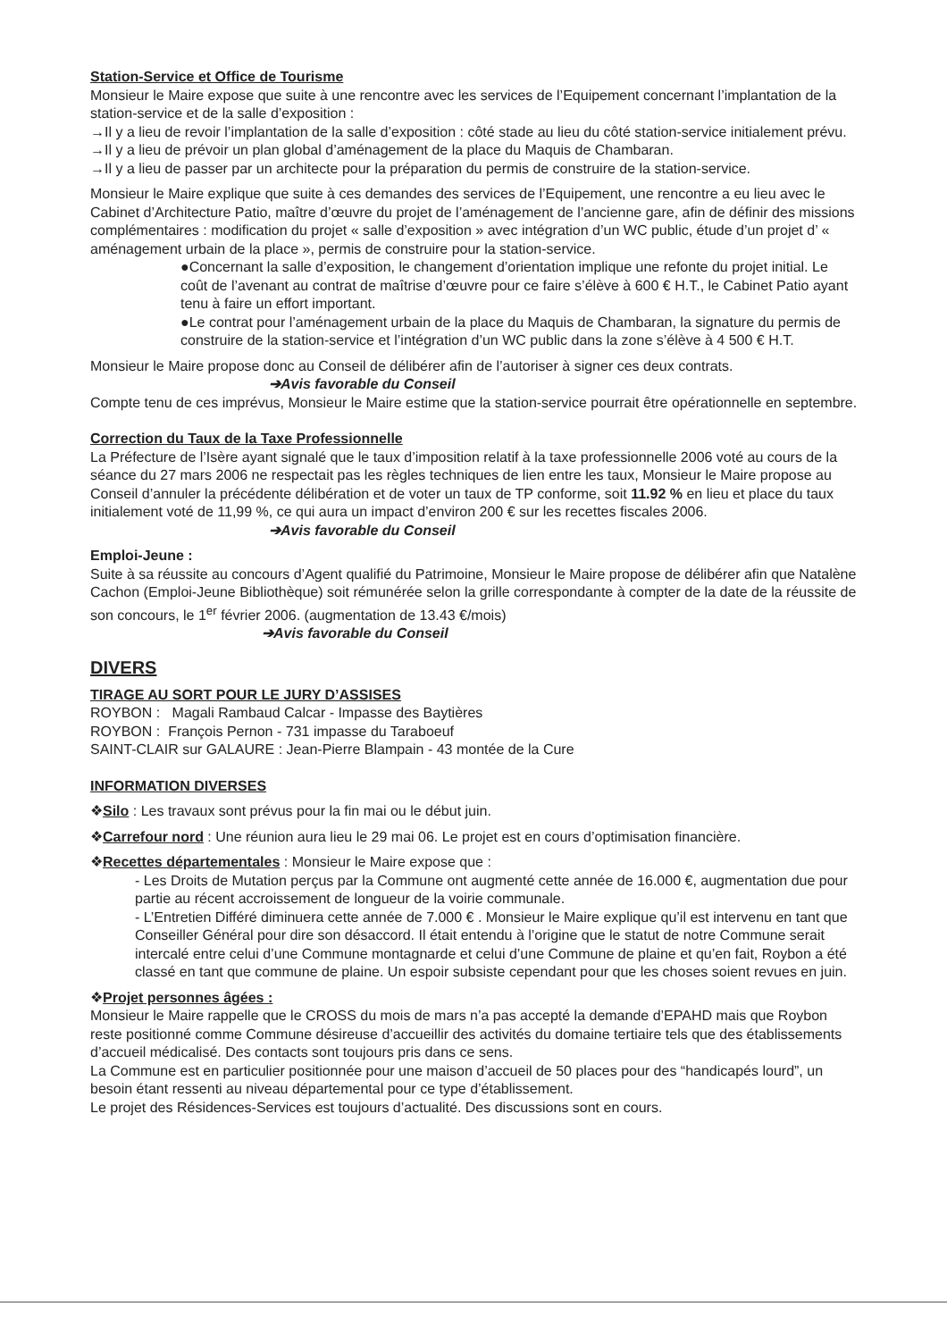Station-Service et Office de Tourisme
Monsieur le Maire expose que suite à une rencontre avec les services de l’Equipement concernant l’implantation de la station-service et de la salle d’exposition :
→Il y a lieu de revoir l’implantation de la salle d’exposition : côté stade au lieu du côté station-service initialement prévu.
→Il y a lieu de prévoir un plan global d’aménagement de la place du Maquis de Chambaran.
→Il y a lieu de passer par un architecte pour la préparation du permis de construire de la station-service.
Monsieur le Maire explique que suite à ces demandes des services de l’Equipement, une rencontre a eu lieu avec le Cabinet d’Architecture Patio, maître d’œuvre du projet de l’aménagement de l’ancienne gare, afin de définir des missions complémentaires : modification du projet « salle d’exposition » avec intégration d’un WC public, étude d’un projet d’ « aménagement urbain de la place », permis de construire pour la station-service.
●Concernant la salle d’exposition, le changement d’orientation implique une refonte du projet initial. Le coût de l’avenant au contrat de maîtrise d’œuvre pour ce faire s’élève à 600 € H.T., le Cabinet Patio ayant tenu à faire un effort important.
●Le contrat pour l’aménagement urbain de la place du Maquis de Chambaran, la signature du permis de construire de la station-service et l’intégration d’un WC public dans la zone s’élève à 4 500 € H.T.
Monsieur le Maire propose donc au Conseil de délibérer afin de l’autoriser à signer ces deux contrats.
➔Avis favorable du Conseil
Compte tenu de ces imprévus, Monsieur le Maire estime que la station-service pourrait être opérationnelle en septembre.
Correction du Taux de la Taxe Professionnelle
La Préfecture de l’Isère ayant signalé que le taux d’imposition relatif à la taxe professionnelle 2006 voté au cours de la séance du 27 mars 2006 ne respectait pas les règles techniques de lien entre les taux, Monsieur le Maire propose au Conseil d’annuler la précédente délibération et de voter un taux de TP conforme, soit 11.92 % en lieu et place du taux initialement voté de 11,99 %, ce qui aura un impact d’environ 200 € sur les recettes fiscales 2006.
➔Avis favorable du Conseil
Emploi-Jeune :
Suite à sa réussite au concours d’Agent qualifié du Patrimoine, Monsieur le Maire propose de délibérer afin que Natalène Cachon (Emploi-Jeune Bibliothèque) soit rémunérée selon la grille correspondante à compter de la date de la réussite de son concours, le 1<sup>er</sup> février 2006. (augmentation de 13.43 €/mois)
➔Avis favorable du Conseil
DIVERS
TIRAGE AU SORT POUR LE JURY D’ASSISES
ROYBON : Magali Rambaud Calcar - Impasse des Baytières
ROYBON : François Pernon - 731 impasse du Taraboeuf
SAINT-CLAIR sur GALAURE : Jean-Pierre Blampain - 43 montée de la Cure
INFORMATION DIVERSES
❖Silo : Les travaux sont prévus pour la fin mai ou le début juin.
❖Carrefour nord : Une réunion aura lieu le 29 mai 06. Le projet est en cours d’optimisation financière.
❖Recettes départementales : Monsieur le Maire expose que :
- Les Droits de Mutation perçus par la Commune ont augmenté cette année de 16.000 €, augmentation due pour partie au récent accroissement de longueur de la voirie communale.
- L’Entretien Différé diminuera cette année de 7.000 € . Monsieur le Maire explique qu’il est intervenu en tant que Conseiller Général pour dire son désaccord. Il était entendu à l’origine que le statut de notre Commune serait intercalé entre celui d’une Commune montagnarde et celui d’une Commune de plaine et qu’en fait, Roybon a été classé en tant que commune de plaine. Un espoir subsiste cependant pour que les choses soient revues en juin.
❖Projet personnes âgées :
Monsieur le Maire rappelle que le CROSS du mois de mars n’a pas accepté la demande d’EPAHD mais que Roybon reste positionné comme Commune désireuse d’accueillir des activités du domaine tertiaire tels que des établissements d’accueil médicalisé. Des contacts sont toujours pris dans ce sens.
La Commune est en particulier positionnée pour une maison d’accueil de 50 places pour des “handicapés lourd”, un besoin étant ressenti au niveau départemental pour ce type d’établissement.
Le projet des Résidences-Services est toujours d’actualité. Des discussions sont en cours.